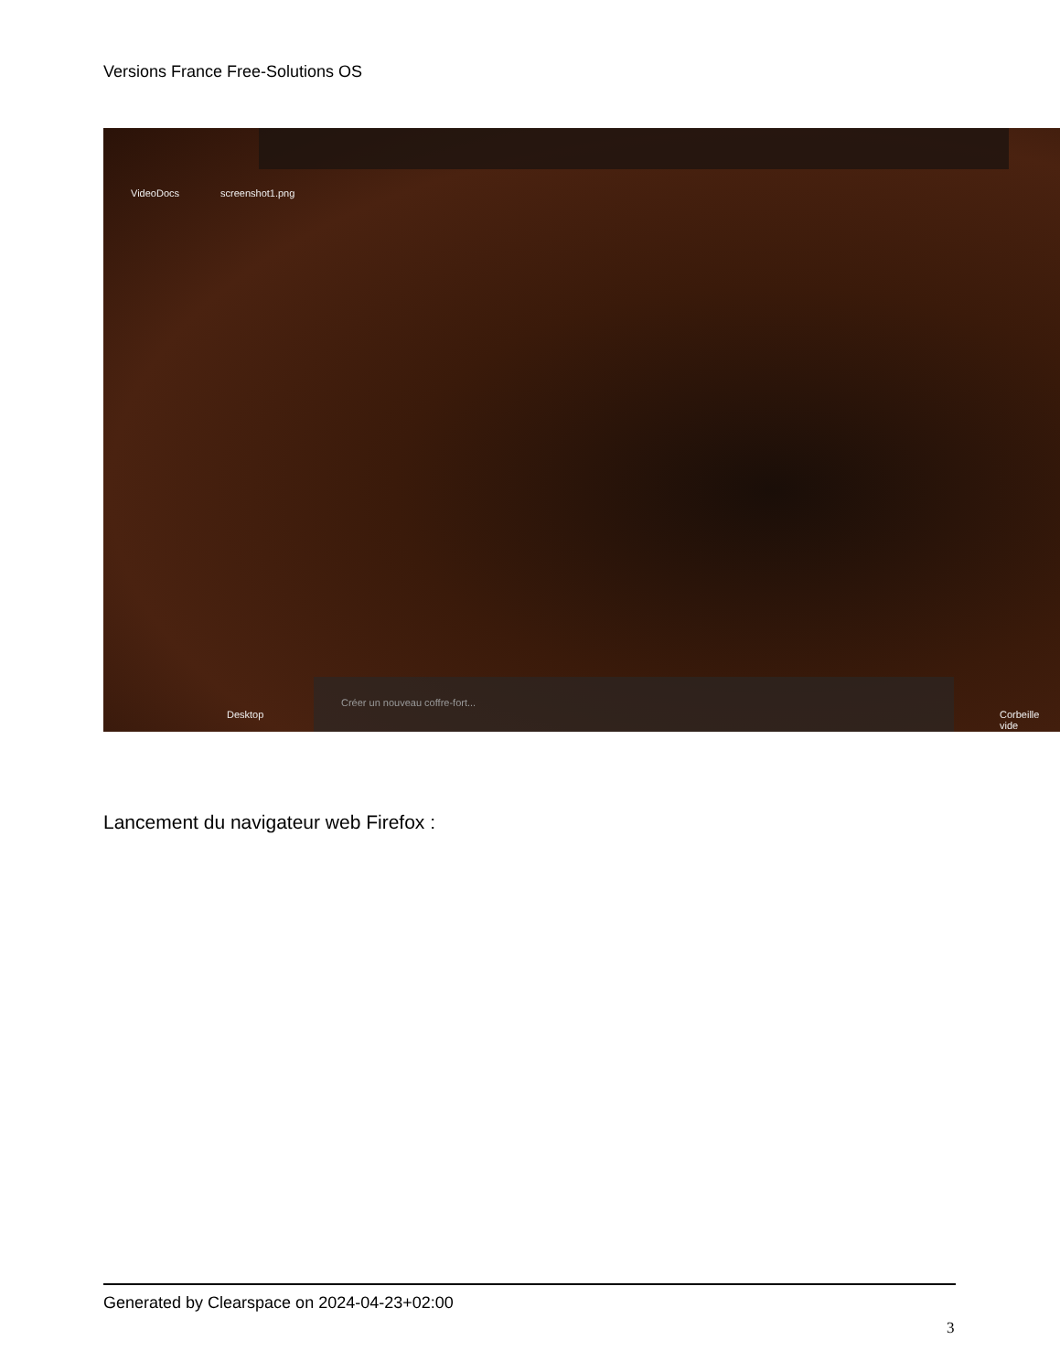Versions France Free-Solutions OS
VideoDocs screenshot1.png
Desktop
Créer un nouveau coffre-fort...
Corbeille vide
Lancement du navigateur web Firefox :
Generated by Clearspace on 2024-04-23+02:00
3